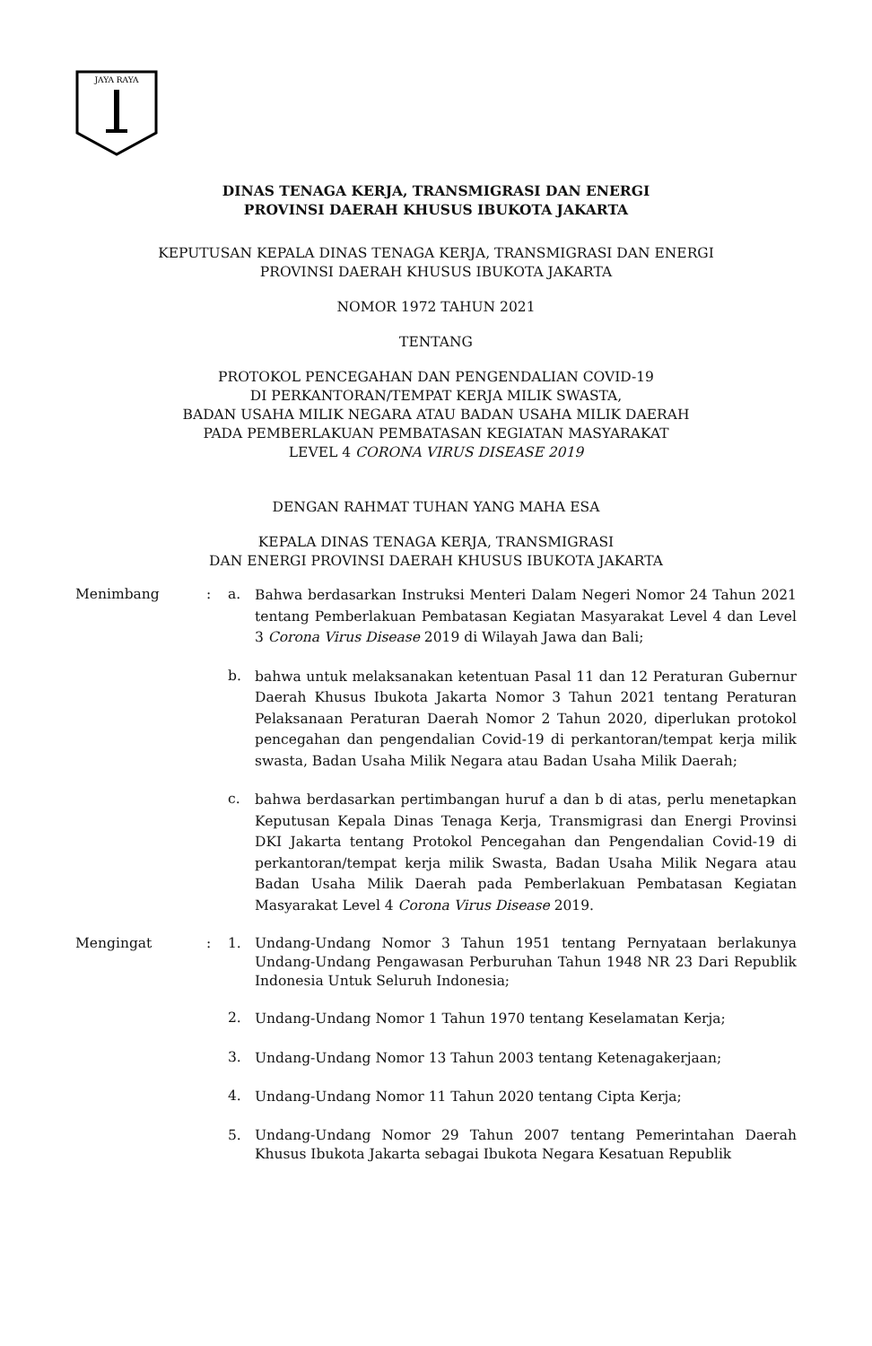JAYA RAYA
DINAS TENAGA KERJA, TRANSMIGRASI DAN ENERGI
PROVINSI DAERAH KHUSUS IBUKOTA JAKARTA
KEPUTUSAN KEPALA DINAS TENAGA KERJA, TRANSMIGRASI DAN ENERGI
PROVINSI DAERAH KHUSUS IBUKOTA JAKARTA
NOMOR 1972 TAHUN 2021
TENTANG
PROTOKOL PENCEGAHAN DAN PENGENDALIAN COVID-19
DI PERKANTORAN/TEMPAT KERJA MILIK SWASTA,
BADAN USAHA MILIK NEGARA ATAU BADAN USAHA MILIK DAERAH
PADA PEMBERLAKUAN PEMBATASAN KEGIATAN MASYARAKAT
LEVEL 4 CORONA VIRUS DISEASE 2019
DENGAN RAHMAT TUHAN YANG MAHA ESA
KEPALA DINAS TENAGA KERJA, TRANSMIGRASI
DAN ENERGI PROVINSI DAERAH KHUSUS IBUKOTA JAKARTA
Menimbang : a.
Bahwa berdasarkan Instruksi Menteri Dalam Negeri Nomor 24 Tahun 2021 tentang Pemberlakuan Pembatasan Kegiatan Masyarakat Level 4 dan Level 3 Corona Virus Disease 2019 di Wilayah Jawa dan Bali;
b.
bahwa untuk melaksanakan ketentuan Pasal 11 dan 12 Peraturan Gubernur Daerah Khusus Ibukota Jakarta Nomor 3 Tahun 2021 tentang Peraturan Pelaksanaan Peraturan Daerah Nomor 2 Tahun 2020, diperlukan protokol pencegahan dan pengendalian Covid-19 di perkantoran/tempat kerja milik swasta, Badan Usaha Milik Negara atau Badan Usaha Milik Daerah;
c.
bahwa berdasarkan pertimbangan huruf a dan b di atas, perlu menetapkan Keputusan Kepala Dinas Tenaga Kerja, Transmigrasi dan Energi Provinsi DKI Jakarta tentang Protokol Pencegahan dan Pengendalian Covid-19 di perkantoran/tempat kerja milik Swasta, Badan Usaha Milik Negara atau Badan Usaha Milik Daerah pada Pemberlakuan Pembatasan Kegiatan Masyarakat Level 4 Corona Virus Disease 2019.
Mengingat : 1.
Undang-Undang Nomor 3 Tahun 1951 tentang Pernyataan berlakunya Undang-Undang Pengawasan Perburuhan Tahun 1948 NR 23 Dari Republik Indonesia Untuk Seluruh Indonesia;
2.
Undang-Undang Nomor 1 Tahun 1970 tentang Keselamatan Kerja;
3.
Undang-Undang Nomor 13 Tahun 2003 tentang Ketenagakerjaan;
4.
Undang-Undang Nomor 11 Tahun 2020 tentang Cipta Kerja;
5.
Undang-Undang Nomor 29 Tahun 2007 tentang Pemerintahan Daerah Khusus Ibukota Jakarta sebagai Ibukota Negara Kesatuan Republik